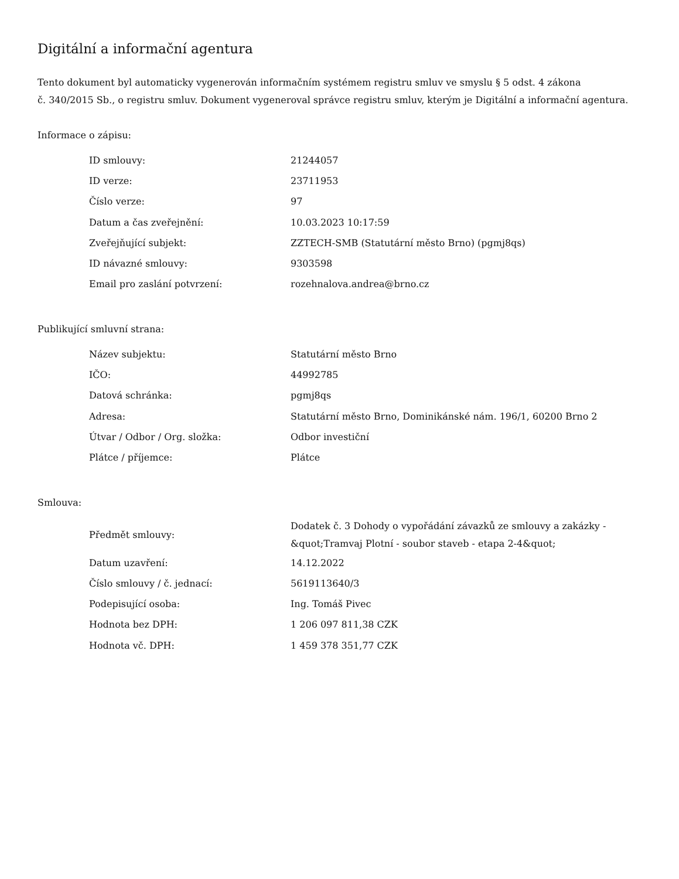Digitální a informační agentura
Tento dokument byl automaticky vygenerován informačním systémem registru smluv ve smyslu § 5 odst. 4 zákona
č. 340/2015 Sb., o registru smluv. Dokument vygeneroval správce registru smluv, kterým je Digitální a informační agentura.
Informace o zápisu:
| ID smlouvy: | 21244057 |
| ID verze: | 23711953 |
| Číslo verze: | 97 |
| Datum a čas zveřejnění: | 10.03.2023 10:17:59 |
| Zveřejňující subjekt: | ZZTECH-SMB (Statutární město Brno) (pgmj8qs) |
| ID návazné smlouvy: | 9303598 |
| Email pro zaslání potvrzení: | rozehnalova.andrea@brno.cz |
Publikující smluvní strana:
| Název subjektu: | Statutární město Brno |
| IČO: | 44992785 |
| Datová schránka: | pgmj8qs |
| Adresa: | Statutární město Brno, Dominikánské nám. 196/1, 60200 Brno 2 |
| Útvar / Odbor / Org. složka: | Odbor investiční |
| Plátce / příjemce: | Plátce |
Smlouva:
| Předmět smlouvy: | Dodatek č. 3 Dohody o vypořádání závazků ze smlouvy a zakázky - &quot;Tramvaj Plotní - soubor staveb - etapa 2-4&quot; |
| Datum uzavření: | 14.12.2022 |
| Číslo smlouvy / č. jednací: | 5619113640/3 |
| Podepisující osoba: | Ing. Tomáš Pivec |
| Hodnota bez DPH: | 1 206 097 811,38 CZK |
| Hodnota vč. DPH: | 1 459 378 351,77 CZK |